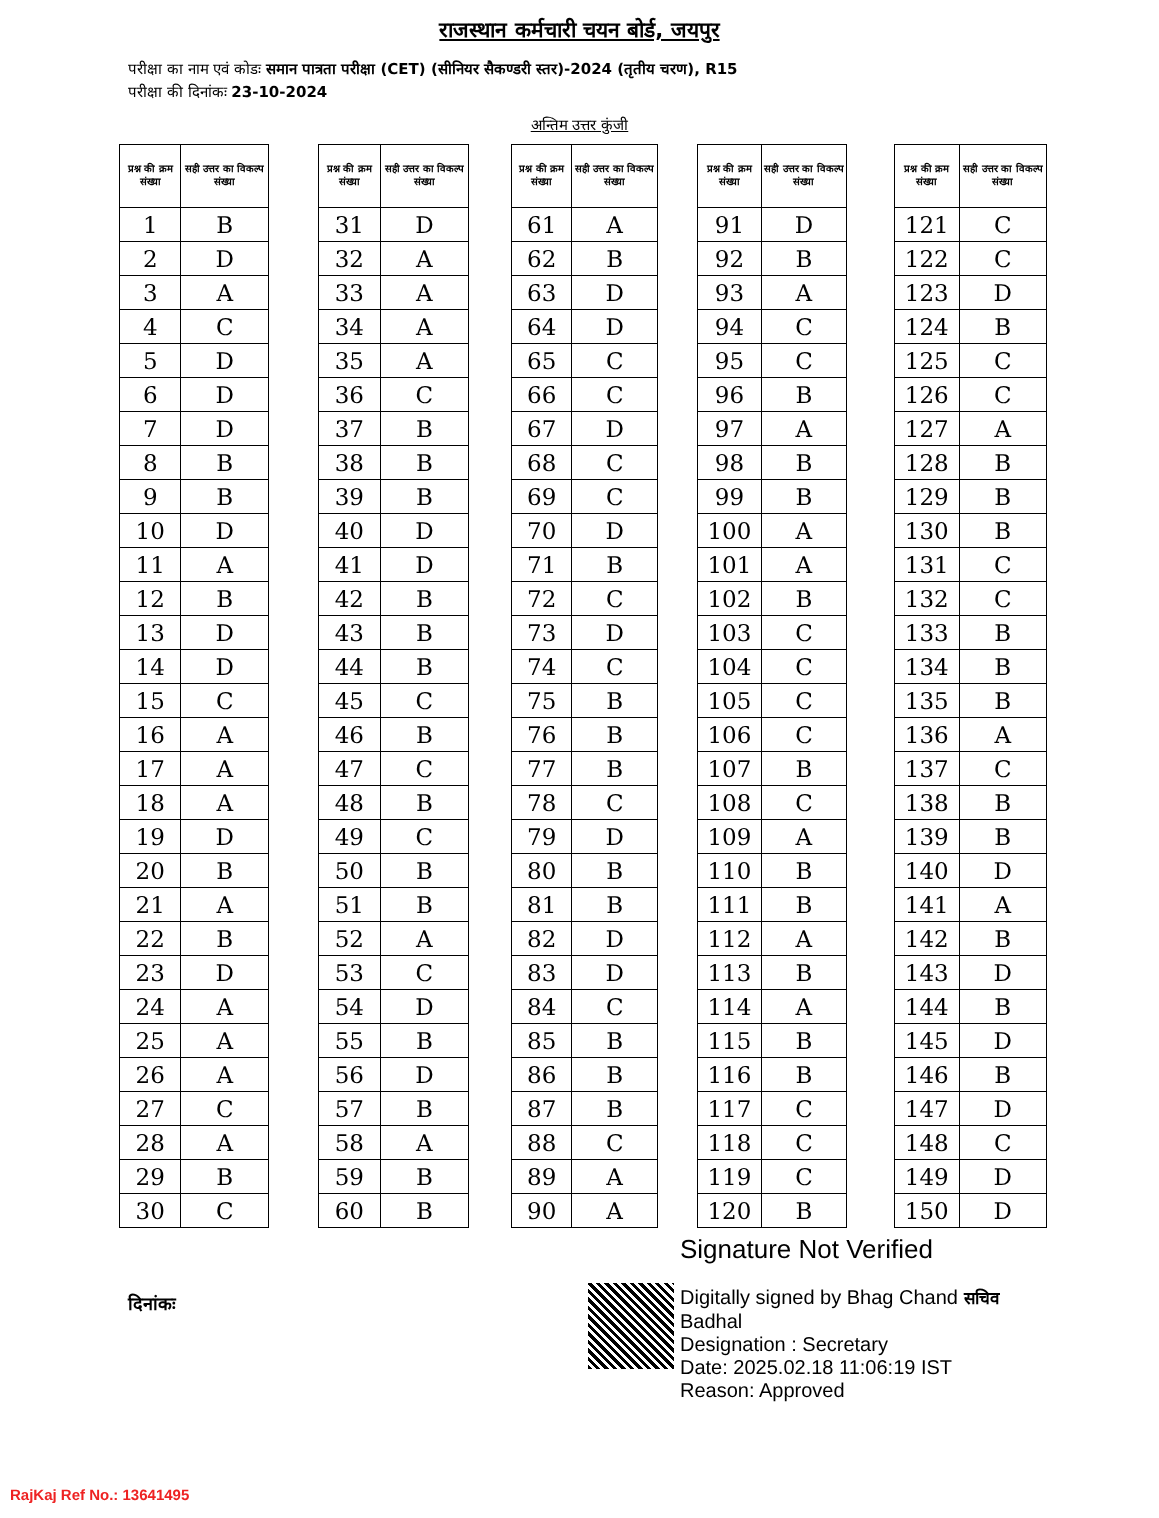राजस्थान कर्मचारी चयन बोर्ड, जयपुर
परीक्षा का नाम एवं कोडः समान पात्रता परीक्षा (CET) (सीनियर सैकण्डरी स्तर)-2024 (तृतीय चरण), R15
परीक्षा की दिनांकः 23-10-2024
अन्तिम उत्तर कुंजी
| प्रश्न की क्रम संख्या | सही उत्तर का विकल्प संख्या |
| --- | --- |
| 1 | B |
| 2 | D |
| 3 | A |
| 4 | C |
| 5 | D |
| 6 | D |
| 7 | D |
| 8 | B |
| 9 | B |
| 10 | D |
| 11 | A |
| 12 | B |
| 13 | D |
| 14 | D |
| 15 | C |
| 16 | A |
| 17 | A |
| 18 | A |
| 19 | D |
| 20 | B |
| 21 | A |
| 22 | B |
| 23 | D |
| 24 | A |
| 25 | A |
| 26 | A |
| 27 | C |
| 28 | A |
| 29 | B |
| 30 | C |
| प्रश्न की क्रम संख्या | सही उत्तर का विकल्प संख्या |
| --- | --- |
| 31 | D |
| 32 | A |
| 33 | A |
| 34 | A |
| 35 | A |
| 36 | C |
| 37 | B |
| 38 | B |
| 39 | B |
| 40 | D |
| 41 | D |
| 42 | B |
| 43 | B |
| 44 | B |
| 45 | C |
| 46 | B |
| 47 | C |
| 48 | B |
| 49 | C |
| 50 | B |
| 51 | B |
| 52 | A |
| 53 | C |
| 54 | D |
| 55 | B |
| 56 | D |
| 57 | B |
| 58 | A |
| 59 | B |
| 60 | B |
| प्रश्न की क्रम संख्या | सही उत्तर का विकल्प संख्या |
| --- | --- |
| 61 | A |
| 62 | B |
| 63 | D |
| 64 | D |
| 65 | C |
| 66 | C |
| 67 | D |
| 68 | C |
| 69 | C |
| 70 | D |
| 71 | B |
| 72 | C |
| 73 | D |
| 74 | C |
| 75 | B |
| 76 | B |
| 77 | B |
| 78 | C |
| 79 | D |
| 80 | B |
| 81 | B |
| 82 | D |
| 83 | D |
| 84 | C |
| 85 | B |
| 86 | B |
| 87 | B |
| 88 | C |
| 89 | A |
| 90 | A |
| प्रश्न की क्रम संख्या | सही उत्तर का विकल्प संख्या |
| --- | --- |
| 91 | D |
| 92 | B |
| 93 | A |
| 94 | C |
| 95 | C |
| 96 | B |
| 97 | A |
| 98 | B |
| 99 | B |
| 100 | A |
| 101 | A |
| 102 | B |
| 103 | C |
| 104 | C |
| 105 | C |
| 106 | C |
| 107 | B |
| 108 | C |
| 109 | A |
| 110 | B |
| 111 | B |
| 112 | A |
| 113 | B |
| 114 | A |
| 115 | B |
| 116 | B |
| 117 | C |
| 118 | C |
| 119 | C |
| 120 | B |
| प्रश्न की क्रम संख्या | सही उत्तर का विकल्प संख्या |
| --- | --- |
| 121 | C |
| 122 | C |
| 123 | D |
| 124 | B |
| 125 | C |
| 126 | C |
| 127 | A |
| 128 | B |
| 129 | B |
| 130 | B |
| 131 | C |
| 132 | C |
| 133 | B |
| 134 | B |
| 135 | B |
| 136 | A |
| 137 | C |
| 138 | B |
| 139 | B |
| 140 | D |
| 141 | A |
| 142 | B |
| 143 | D |
| 144 | B |
| 145 | D |
| 146 | B |
| 147 | D |
| 148 | C |
| 149 | D |
| 150 | D |
दिनांकः
Signature Not Verified
Digitally signed by Bhag Chand सचिव
Badhal
Designation : Secretary
Date: 2025.02.18 11:06:19 IST
Reason: Approved
RajKaj Ref No.: 13641495